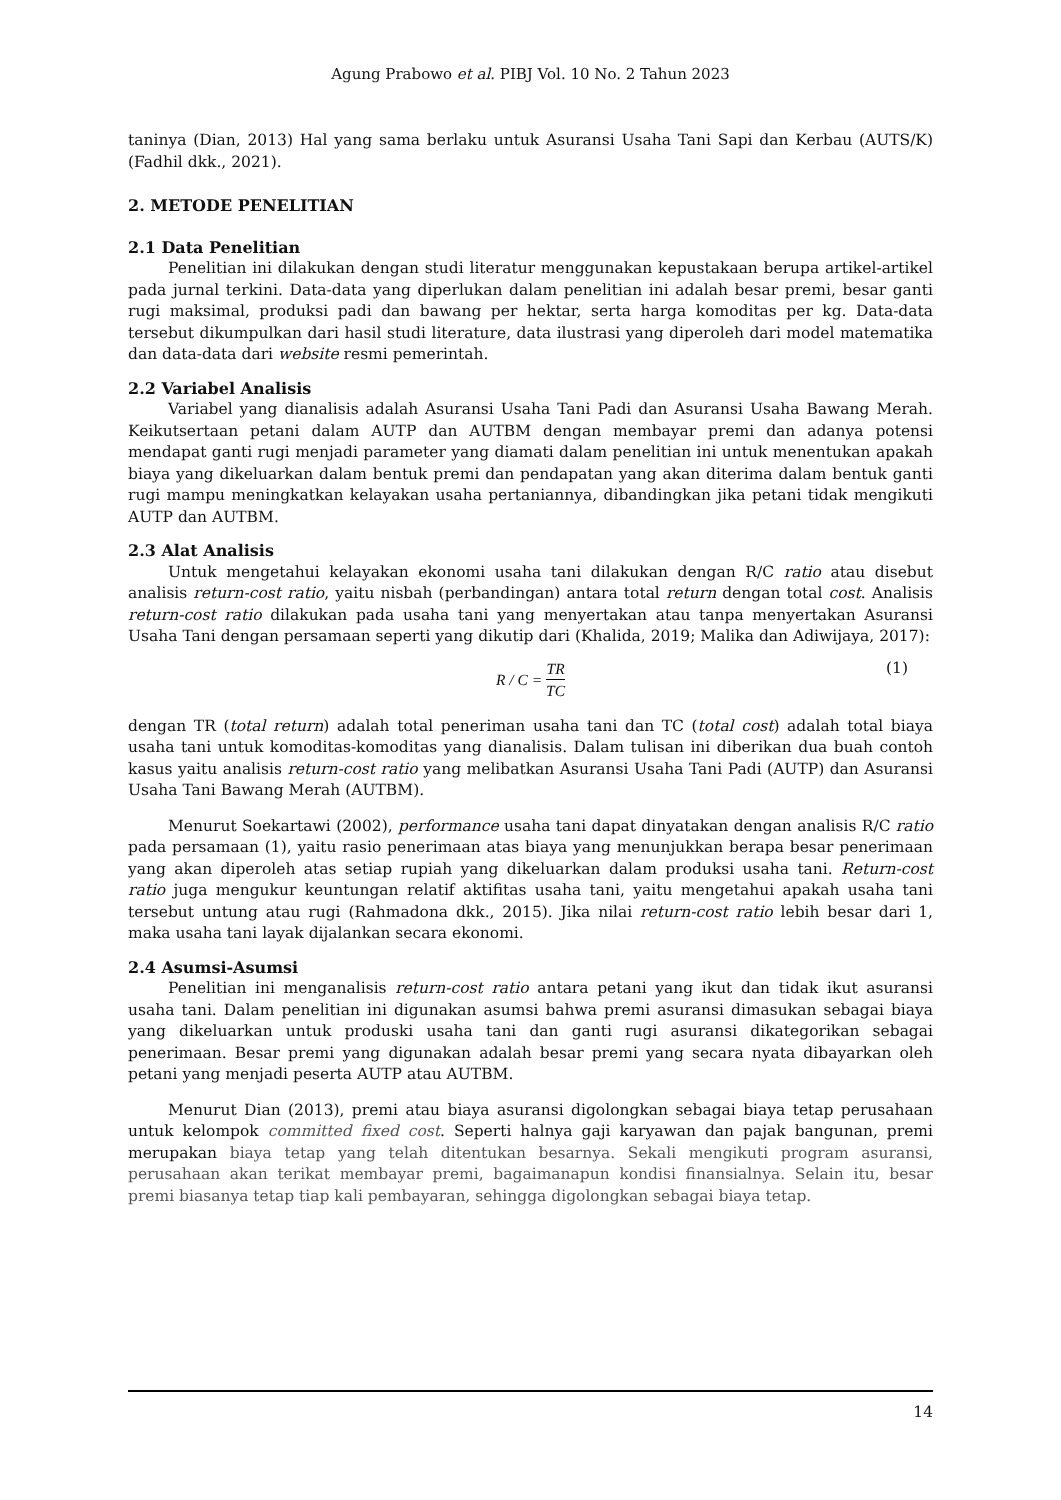Agung Prabowo et al. PIBJ Vol. 10 No. 2 Tahun 2023
taninya (Dian, 2013) Hal yang sama berlaku untuk Asuransi Usaha Tani Sapi dan Kerbau (AUTS/K) (Fadhil dkk., 2021).
2. METODE PENELITIAN
2.1 Data Penelitian
Penelitian ini dilakukan dengan studi literatur menggunakan kepustakaan berupa artikel-artikel pada jurnal terkini. Data-data yang diperlukan dalam penelitian ini adalah besar premi, besar ganti rugi maksimal, produksi padi dan bawang per hektar, serta harga komoditas per kg. Data-data tersebut dikumpulkan dari hasil studi literature, data ilustrasi yang diperoleh dari model matematika dan data-data dari website resmi pemerintah.
2.2 Variabel Analisis
Variabel yang dianalisis adalah Asuransi Usaha Tani Padi dan Asuransi Usaha Bawang Merah. Keikutsertaan petani dalam AUTP dan AUTBM dengan membayar premi dan adanya potensi mendapat ganti rugi menjadi parameter yang diamati dalam penelitian ini untuk menentukan apakah biaya yang dikeluarkan dalam bentuk premi dan pendapatan yang akan diterima dalam bentuk ganti rugi mampu meningkatkan kelayakan usaha pertaniannya, dibandingkan jika petani tidak mengikuti AUTP dan AUTBM.
2.3 Alat Analisis
Untuk mengetahui kelayakan ekonomi usaha tani dilakukan dengan R/C ratio atau disebut analisis return-cost ratio, yaitu nisbah (perbandingan) antara total return dengan total cost. Analisis return-cost ratio dilakukan pada usaha tani yang menyertakan atau tanpa menyertakan Asuransi Usaha Tani dengan persamaan seperti yang dikutip dari (Khalida, 2019; Malika dan Adiwijaya, 2017):
R / C = TR TC (1)
dengan TR (total return) adalah total peneriman usaha tani dan TC (total cost) adalah total biaya usaha tani untuk komoditas-komoditas yang dianalisis. Dalam tulisan ini diberikan dua buah contoh kasus yaitu analisis return-cost ratio yang melibatkan Asuransi Usaha Tani Padi (AUTP) dan Asuransi Usaha Tani Bawang Merah (AUTBM).
Menurut Soekartawi (2002), performance usaha tani dapat dinyatakan dengan analisis R/C ratio pada persamaan (1), yaitu rasio penerimaan atas biaya yang menunjukkan berapa besar penerimaan yang akan diperoleh atas setiap rupiah yang dikeluarkan dalam produksi usaha tani. Return-cost ratio juga mengukur keuntungan relatif aktifitas usaha tani, yaitu mengetahui apakah usaha tani tersebut untung atau rugi (Rahmadona dkk., 2015). Jika nilai return-cost ratio lebih besar dari 1, maka usaha tani layak dijalankan secara ekonomi.
2.4 Asumsi-Asumsi
Penelitian ini menganalisis return-cost ratio antara petani yang ikut dan tidak ikut asuransi usaha tani. Dalam penelitian ini digunakan asumsi bahwa premi asuransi dimasukan sebagai biaya yang dikeluarkan untuk produski usaha tani dan ganti rugi asuransi dikategorikan sebagai penerimaan. Besar premi yang digunakan adalah besar premi yang secara nyata dibayarkan oleh petani yang menjadi peserta AUTP atau AUTBM.
Menurut Dian (2013), premi atau biaya asuransi digolongkan sebagai biaya tetap perusahaan untuk kelompok committed fixed cost. Seperti halnya gaji karyawan dan pajak bangunan, premi merupakan biaya tetap yang telah ditentukan besarnya. Sekali mengikuti program asuransi, perusahaan akan terikat membayar premi, bagaimanapun kondisi finansialnya. Selain itu, besar premi biasanya tetap tiap kali pembayaran, sehingga digolongkan sebagai biaya tetap.
14